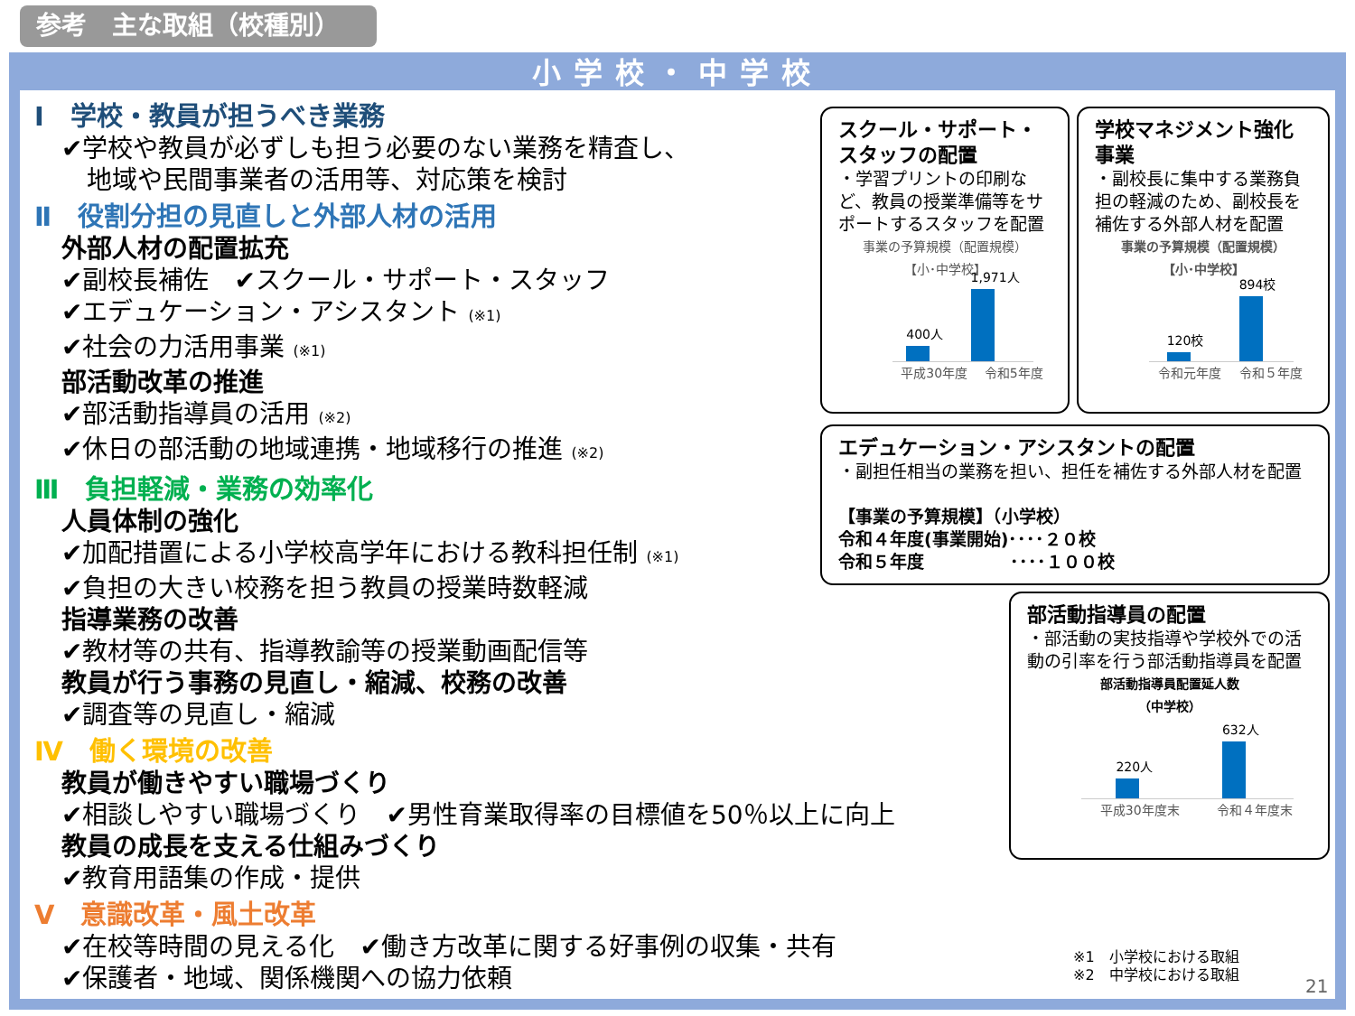参考　主な取組（校種別）
小学校・中学校
Ⅰ　学校・教員が担うべき業務
✔学校や教員が必ずしも担う必要のない業務を精査し、
　地域や民間事業者の活用等、対応策を検討
Ⅱ　役割分担の見直しと外部人材の活用
外部人材の配置拡充
✔副校長補佐　✔スクール・サポート・スタッフ
✔エデュケーション・アシスタント (※1)
✔社会の力活用事業 (※1)
部活動改革の推進
✔部活動指導員の活用 (※2)
✔休日の部活動の地域連携・地域移行の推進 (※2)
Ⅲ　負担軽減・業務の効率化
人員体制の強化
✔加配措置による小学校高学年における教科担任制 (※1)
✔負担の大きい校務を担う教員の授業時数軽減
指導業務の改善
✔教材等の共有、指導教諭等の授業動画配信等
教員が行う事務の見直し・縮減、校務の改善
✔調査等の見直し・縮減
Ⅳ　働く環境の改善
教員が働きやすい職場づくり
✔相談しやすい職場づくり　✔男性育業取得率の目標値を50％以上に向上
教員の成長を支える仕組みづくり
✔教育用語集の作成・提供
Ⅴ　意識改革・風土改革
✔在校等時間の見える化　✔働き方改革に関する好事例の収集・共有
✔保護者・地域、関係機関への協力依頼
スクール・サポート・スタッフの配置
・学習プリントの印刷など、教員の授業準備等をサポートするスタッフを配置
事業の予算規模（配置規模）
【小･中学校】
400人
1,971人
平成30年度 令和5年度
学校マネジメント強化事業
・副校長に集中する業務負担の軽減のため、副校長を補佐する外部人材を配置
事業の予算規模（配置規模）
【小･中学校】
120校
894校
令和元年度 令和５年度
エデュケーション・アシスタントの配置
・副担任相当の業務を担い、担任を補佐する外部人材を配置
【事業の予算規模】（小学校）
令和４年度(事業開始)････２０校
令和５年度　　　　　････１００校
部活動指導員の配置
・部活動の実技指導や学校外での活動の引率を行う部活動指導員を配置
部活動指導員配置延人数
（中学校）
220人
632人
平成30年度末 令和４年度末
※1　小学校における取組
※2　中学校における取組
21